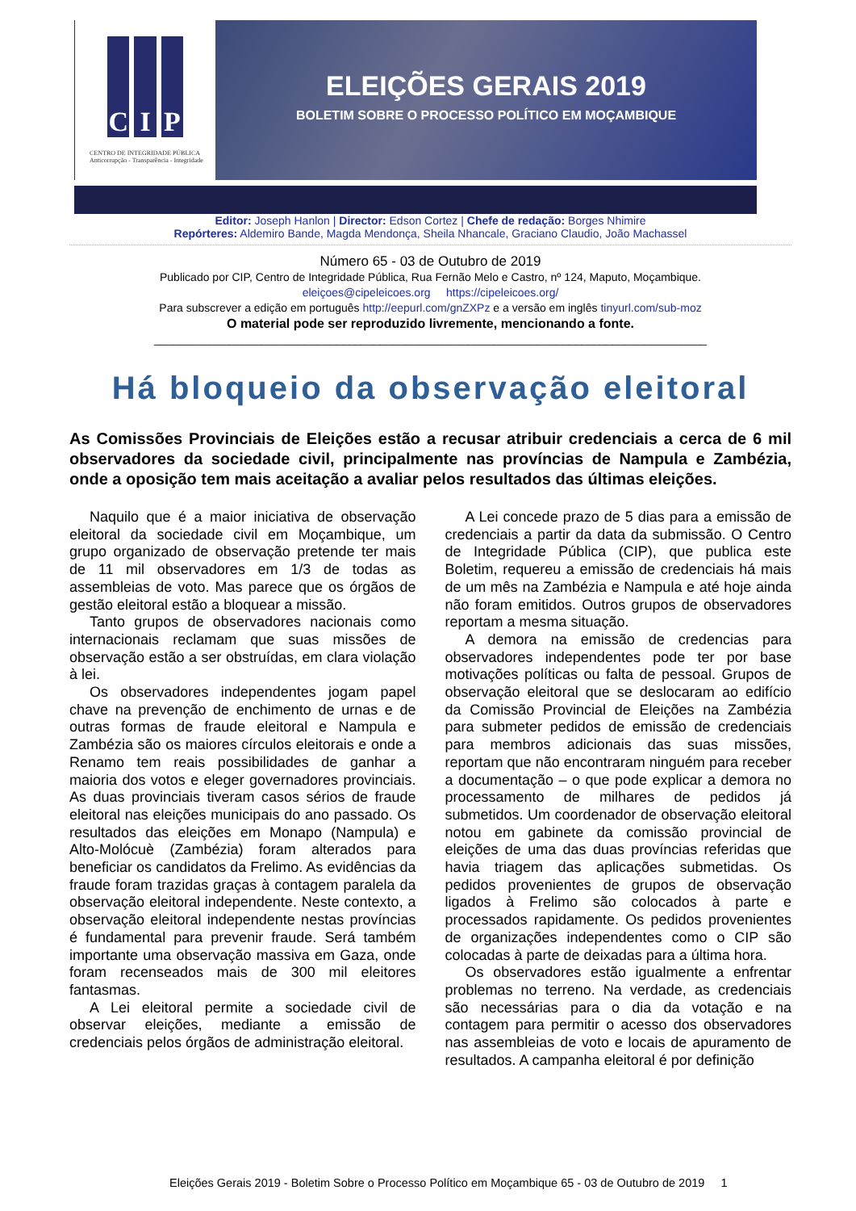C I P
CENTRO DE INTEGRIDADE PÚBLICA
Anticorrupção - Transparência - Integridade
ELEIÇÕES GERAIS 2019
BOLETIM SOBRE O PROCESSO POLÍTICO EM MOÇAMBIQUE
Editor: Joseph Hanlon | Director: Edson Cortez | Chefe de redação: Borges Nhimire
Repórteres: Aldemiro Bande, Magda Mendonça, Sheila Nhancale, Graciano Claudio, João Machassel
Número 65 - 03 de Outubro de 2019
Publicado por CIP, Centro de Integridade Pública, Rua Fernão Melo e Castro, nº 124, Maputo, Moçambique.
eleiçoes@cipeleicoes.org https://cipeleicoes.org/
Para subscrever a edição em português http://eepurl.com/gnZXPz e a versão em inglês tinyurl.com/sub-moz
O material pode ser reproduzido livremente, mencionando a fonte.
________________________________________________________________________________________
Há bloqueio da observação eleitoral
As Comissões Provinciais de Eleições estão a recusar atribuir credenciais a cerca de 6 mil observadores da sociedade civil, principalmente nas províncias de Nampula e Zambézia, onde a oposição tem mais aceitação a avaliar pelos resultados das últimas eleições.
Naquilo que é a maior iniciativa de observação eleitoral da sociedade civil em Moçambique, um grupo organizado de observação pretende ter mais de 11 mil observadores em 1/3 de todas as assembleias de voto. Mas parece que os órgãos de gestão eleitoral estão a bloquear a missão.
Tanto grupos de observadores nacionais como internacionais reclamam que suas missões de observação estão a ser obstruídas, em clara violação à lei.
Os observadores independentes jogam papel chave na prevenção de enchimento de urnas e de outras formas de fraude eleitoral e Nampula e Zambézia são os maiores círculos eleitorais e onde a Renamo tem reais possibilidades de ganhar a maioria dos votos e eleger governadores provinciais. As duas provinciais tiveram casos sérios de fraude eleitoral nas eleições municipais do ano passado. Os resultados das eleições em Monapo (Nampula) e Alto-Molócuè (Zambézia) foram alterados para beneficiar os candidatos da Frelimo. As evidências da fraude foram trazidas graças à contagem paralela da observação eleitoral independente. Neste contexto, a observação eleitoral independente nestas províncias é fundamental para prevenir fraude. Será também importante uma observação massiva em Gaza, onde foram recenseados mais de 300 mil eleitores fantasmas.
A Lei eleitoral permite a sociedade civil de observar eleições, mediante a emissão de credenciais pelos órgãos de administração eleitoral.
A Lei concede prazo de 5 dias para a emissão de credenciais a partir da data da submissão. O Centro de Integridade Pública (CIP), que publica este Boletim, requereu a emissão de credenciais há mais de um mês na Zambézia e Nampula e até hoje ainda não foram emitidos. Outros grupos de observadores reportam a mesma situação.
A demora na emissão de credencias para observadores independentes pode ter por base motivações políticas ou falta de pessoal. Grupos de observação eleitoral que se deslocaram ao edifício da Comissão Provincial de Eleições na Zambézia para submeter pedidos de emissão de credenciais para membros adicionais das suas missões, reportam que não encontraram ninguém para receber a documentação – o que pode explicar a demora no processamento de milhares de pedidos já submetidos. Um coordenador de observação eleitoral notou em gabinete da comissão provincial de eleições de uma das duas províncias referidas que havia triagem das aplicações submetidas. Os pedidos provenientes de grupos de observação ligados à Frelimo são colocados à parte e processados rapidamente. Os pedidos provenientes de organizações independentes como o CIP são colocadas à parte de deixadas para a última hora.
Os observadores estão igualmente a enfrentar problemas no terreno. Na verdade, as credenciais são necessárias para o dia da votação e na contagem para permitir o acesso dos observadores nas assembleias de voto e locais de apuramento de resultados. A campanha eleitoral é por definição
Eleições Gerais 2019 - Boletim Sobre o Processo Político em Moçambique 65 - 03 de Outubro de 2019 1